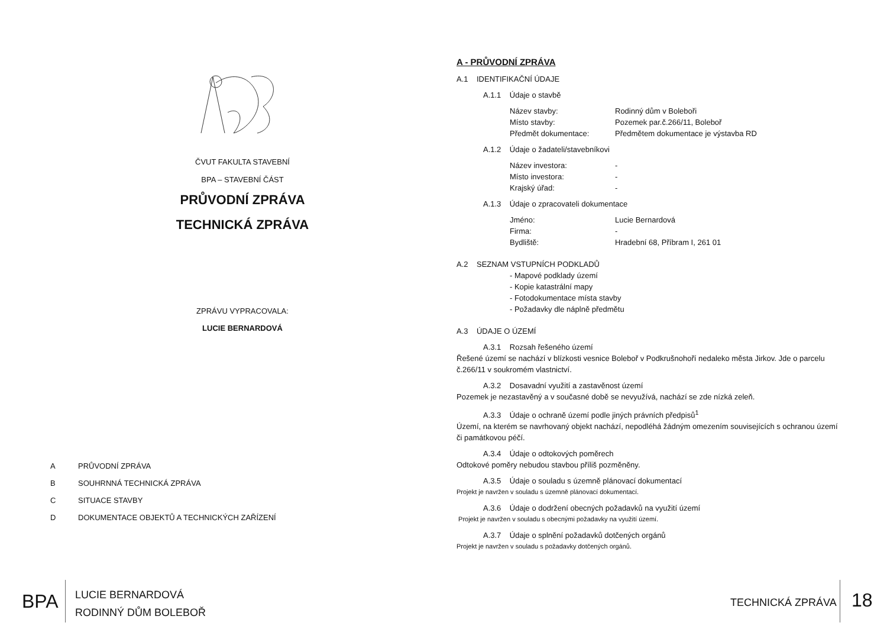ČVUT FAKULTA STAVEBNÍ
BPA – STAVEBNÍ ČÁST
PRŮVODNÍ ZPRÁVA
TECHNICKÁ ZPRÁVA
ZPRÁVU VYPRACOVALA:
LUCIE BERNARDOVÁ
A PRŮVODNÍ ZPRÁVA
B SOUHRNNÁ TECHNICKÁ ZPRÁVA
C SITUACE STAVBY
D DOKUMENTACE OBJEKTŮ A TECHNICKÝCH ZAŘÍZENÍ
A - PRŮVODNÍ ZPRÁVA
A.1 IDENTIFIKAČNÍ ÚDAJE
A.1.1 Údaje o stavbě
Název stavby: Rodinný dům v Boleboři
Místo stavby: Pozemek par.č.266/11, Boleboř
Předmět dokumentace: Předmětem dokumentace je výstavba RD
A.1.2 Údaje o žadateli/stavebníkovi
Název investora: -
Místo investora: -
Krajský úřad: -
A.1.3 Údaje o zpracovateli dokumentace
Jméno: Lucie Bernardová
Firma: -
Bydliště: Hradební 68, Příbram I, 261 01
A.2 SEZNAM VSTUPNÍCH PODKLADŮ
- Mapové podklady území
- Kopie katastrální mapy
- Fotodokumentace místa stavby
- Požadavky dle náplně předmětu
A.3 ÚDAJE O ÚZEMÍ
A.3.1 Rozsah řešeného území
Řešené území se nachází v blízkosti vesnice Boleboř v Podkrušnohoří nedaleko města Jirkov. Jde o parcelu č.266/11 v soukromém vlastnictví.
A.3.2 Dosavadní využití a zastavěnost území
Pozemek je nezastavěný a v současné době se nevyužívá, nachází se zde nízká zeleň.
A.3.3 Údaje o ochraně území podle jiných právních předpisů<sup>1</sup>
Území, na kterém se navrhovaný objekt nachází, nepodléhá žádným omezením souvisejících s ochranou území či památkovou péčí.
A.3.4 Údaje o odtokových poměrech
Odtokové poměry nebudou stavbou příliš pozměněny.
A.3.5 Údaje o souladu s územně plánovací dokumentací
Projekt je navržen v souladu s územně plánovací dokumentací.
A.3.6 Údaje o dodržení obecných požadavků na využití území
Projekt je navržen v souladu s obecnými požadavky na využití území.
A.3.7 Údaje o splnění požadavků dotčených orgánů
Projekt je navržen v souladu s požadavky dotčených orgánů.
BPA
LUCIE BERNARDOVÁ
RODINNÝ DŮM BOLEBOŘ
TECHNICKÁ ZPRÁVA 18